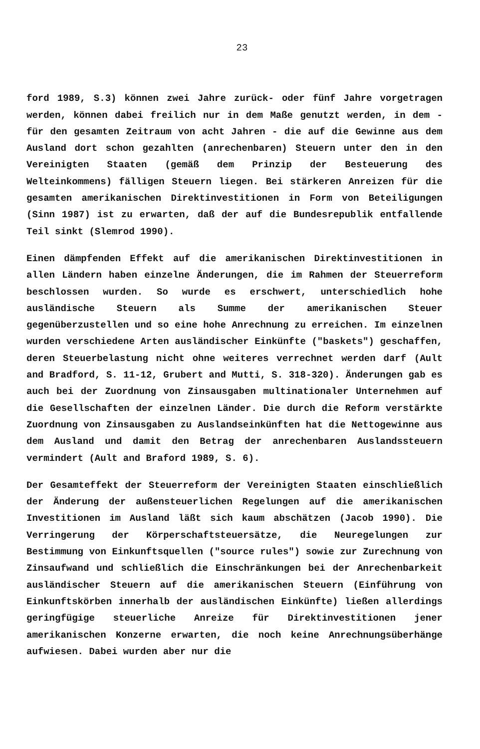23
ford 1989, S.3) können zwei Jahre zurück- oder fünf Jahre vorgetragen werden, können dabei freilich nur in dem Maße genutzt werden, in dem - für den gesamten Zeitraum von acht Jahren - die auf die Gewinne aus dem Ausland dort schon gezahlten (anrechenbaren) Steuern unter den in den Vereinigten Staaten (gemäß dem Prinzip der Besteuerung des Welteinkommens) fälligen Steuern liegen. Bei stärkeren Anreizen für die gesamten amerikanischen Direktinvestitionen in Form von Beteiligungen (Sinn 1987) ist zu erwarten, daß der auf die Bundesrepublik entfallende Teil sinkt (Slemrod 1990).
Einen dämpfenden Effekt auf die amerikanischen Direktinvestitionen in allen Ländern haben einzelne Änderungen, die im Rahmen der Steuerreform beschlossen wurden. So wurde es erschwert, unterschiedlich hohe ausländische Steuern als Summe der amerikanischen Steuer gegenüberzustellen und so eine hohe Anrechnung zu erreichen. Im einzelnen wurden verschiedene Arten ausländischer Einkünfte ("baskets") geschaffen, deren Steuerbelastung nicht ohne weiteres verrechnet werden darf (Ault and Bradford, S. 11-12, Grubert and Mutti, S. 318-320). Änderungen gab es auch bei der Zuordnung von Zinsausgaben multinationaler Unternehmen auf die Gesellschaften der einzelnen Länder. Die durch die Reform verstärkte Zuordnung von Zinsausgaben zu Auslandseinkünften hat die Nettogewinne aus dem Ausland und damit den Betrag der anrechenbaren Auslandssteuern vermindert (Ault and Braford 1989, S. 6).
Der Gesamteffekt der Steuerreform der Vereinigten Staaten einschließlich der Änderung der außensteuerlichen Regelungen auf die amerikanischen Investitionen im Ausland läßt sich kaum abschätzen (Jacob 1990). Die Verringerung der Körperschaftsteuersätze, die Neuregelungen zur Bestimmung von Einkunftsquellen ("source rules") sowie zur Zurechnung von Zinsaufwand und schließlich die Einschränkungen bei der Anrechenbarkeit ausländischer Steuern auf die amerikanischen Steuern (Einführung von Einkunftskörben innerhalb der ausländischen Einkünfte) ließen allerdings geringfügige steuerliche Anreize für Direktinvestitionen jener amerikanischen Konzerne erwarten, die noch keine Anrechnungsüberhänge aufwiesen. Dabei wurden aber nur die